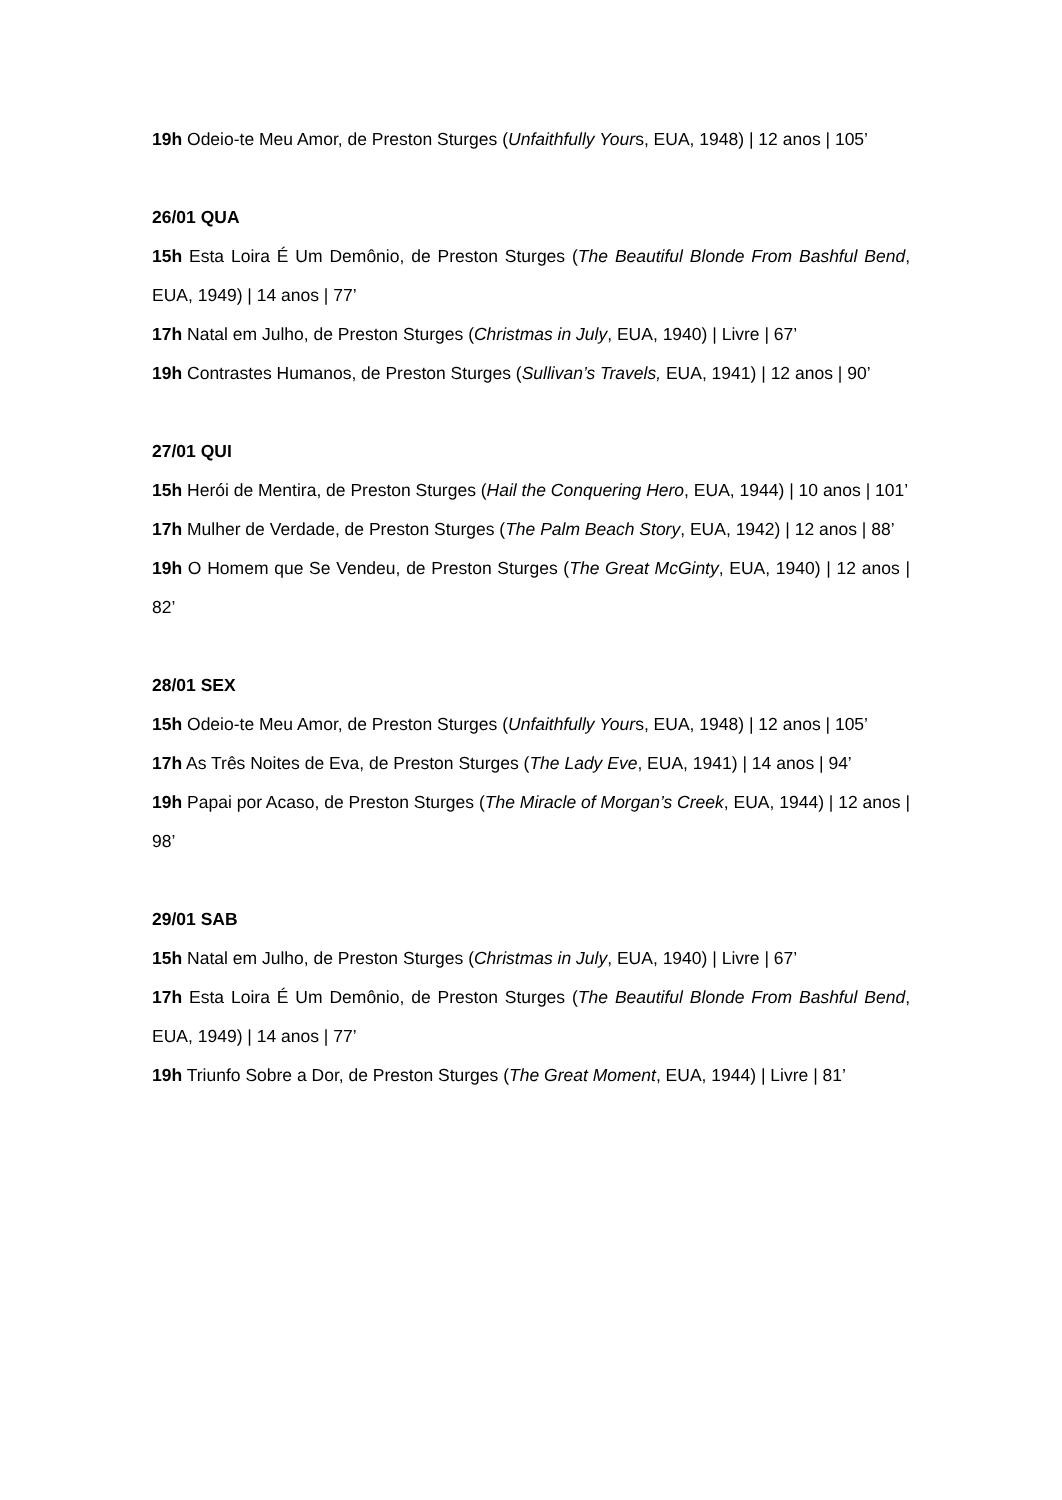19h Odeio-te Meu Amor, de Preston Sturges (Unfaithfully Yours, EUA, 1948) | 12 anos | 105’
26/01 QUA
15h Esta Loira É Um Demônio, de Preston Sturges (The Beautiful Blonde From Bashful Bend, EUA, 1949) | 14 anos | 77’
17h Natal em Julho, de Preston Sturges (Christmas in July, EUA, 1940) | Livre | 67’
19h Contrastes Humanos, de Preston Sturges (Sullivan’s Travels, EUA, 1941) | 12 anos | 90’
27/01 QUI
15h Herói de Mentira, de Preston Sturges (Hail the Conquering Hero, EUA, 1944) | 10 anos | 101’
17h Mulher de Verdade, de Preston Sturges (The Palm Beach Story, EUA, 1942) | 12 anos | 88’
19h O Homem que Se Vendeu, de Preston Sturges (The Great McGinty, EUA, 1940) | 12 anos | 82’
28/01 SEX
15h Odeio-te Meu Amor, de Preston Sturges (Unfaithfully Yours, EUA, 1948) | 12 anos | 105’
17h As Três Noites de Eva, de Preston Sturges (The Lady Eve, EUA, 1941) | 14 anos | 94’
19h Papai por Acaso, de Preston Sturges (The Miracle of Morgan’s Creek, EUA, 1944) | 12 anos | 98’
29/01 SAB
15h Natal em Julho, de Preston Sturges (Christmas in July, EUA, 1940) | Livre | 67’
17h Esta Loira É Um Demônio, de Preston Sturges (The Beautiful Blonde From Bashful Bend, EUA, 1949) | 14 anos | 77’
19h Triunfo Sobre a Dor, de Preston Sturges (The Great Moment, EUA, 1944) | Livre | 81’